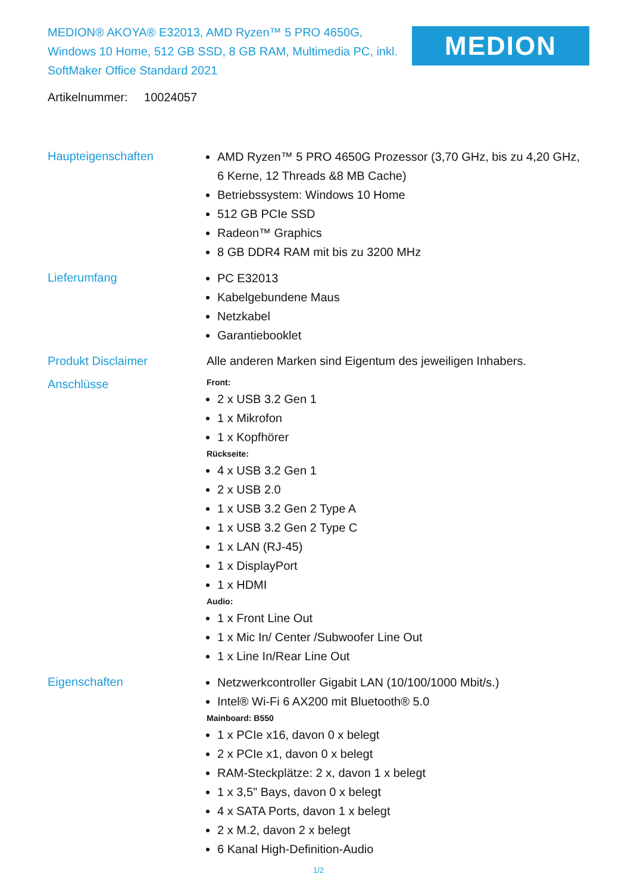MEDION® AKOYA® E32013, AMD Ryzen™ 5 PRO 4650G, Windows 10 Home, 512 GB SSD, 8 GB RAM, Multimedia PC, inkl. SoftMaker Office Standard 2021
MEDION
Artikelnummer: 10024057
Haupteigenschaften
AMD Ryzen™ 5 PRO 4650G Prozessor (3,70 GHz, bis zu 4,20 GHz, 6 Kerne, 12 Threads &8 MB Cache)
Betriebssystem: Windows 10 Home
512 GB PCIe SSD
Radeon™ Graphics
8 GB DDR4 RAM mit bis zu 3200 MHz
Lieferumfang
PC E32013
Kabelgebundene Maus
Netzkabel
Garantiebooklet
Produkt Disclaimer Alle anderen Marken sind Eigentum des jeweiligen Inhabers.
Anschlüsse
Front:
2 x USB 3.2 Gen 1
1 x Mikrofon
1 x Kopfhörer
Rückseite:
4 x USB 3.2 Gen 1
2 x USB 2.0
1 x USB 3.2 Gen 2 Type A
1 x USB 3.2 Gen 2 Type C
1 x LAN (RJ-45)
1 x DisplayPort
1 x HDMI
Audio:
1 x Front Line Out
1 x Mic In/ Center /Subwoofer Line Out
1 x Line In/Rear Line Out
Eigenschaften
Netzwerkcontroller Gigabit LAN (10/100/1000 Mbit/s.)
Intel® Wi-Fi 6 AX200 mit Bluetooth® 5.0
Mainboard: B550
1 x PCIe x16, davon 0 x belegt
2 x PCIe x1, davon 0 x belegt
RAM-Steckplätze: 2 x, davon 1 x belegt
1 x 3,5" Bays, davon 0 x belegt
4 x SATA Ports, davon 1 x belegt
2 x M.2, davon 2 x belegt
6 Kanal High-Definition-Audio
1/2